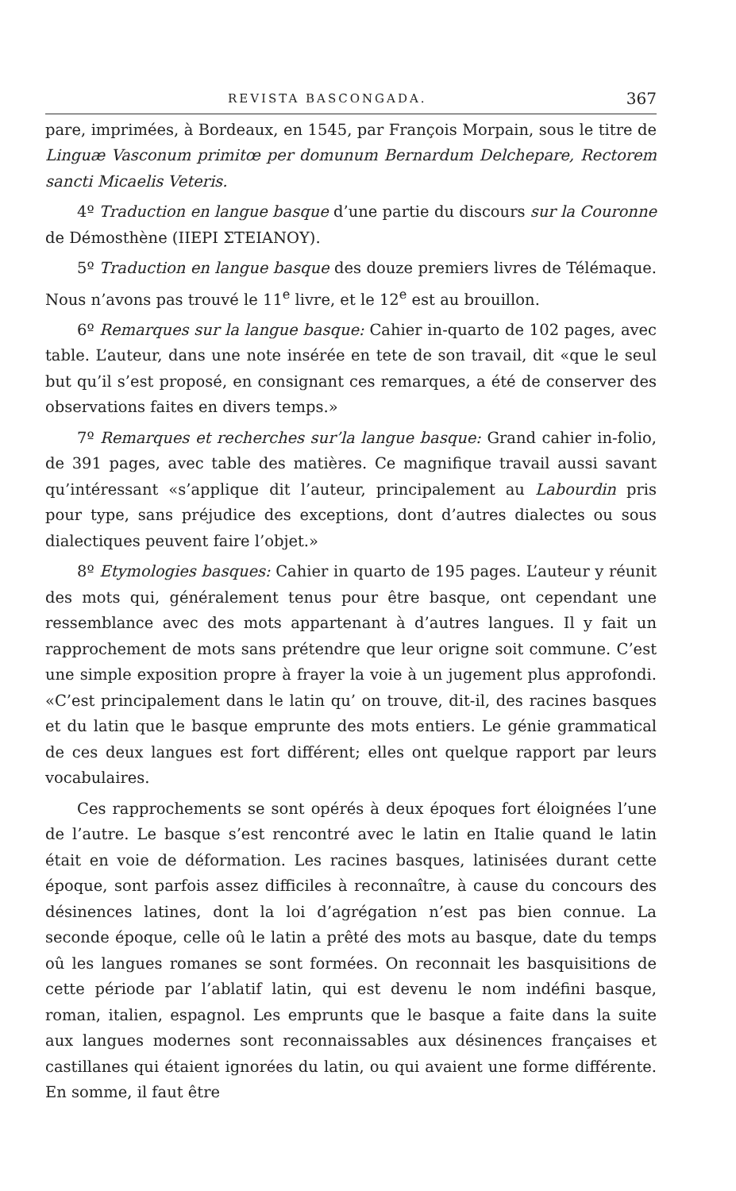REVISTA BASCONGADA. 367
pare, imprimées, à Bordeaux, en 1545, par François Morpain, sous le titre de Linguæ Vasconum primitœ per domunum Bernardum Delchepare, Rectorem sancti Micaelis Veteris.
4º Traduction en langue basque d’une partie du discours sur la Couronne de Démosthène (IIEPI ΣTEIANOY).
5º Traduction en langue basque des douze premiers livres de Télémaque. Nous n’avons pas trouvé le 11<sup>e</sup> livre, et le 12<sup>e</sup> est au brouillon.
6º Remarques sur la langue basque: Cahier in-quarto de 102 pages, avec table. L’auteur, dans une note insérée en tete de son travail, dit «que le seul but qu’il s’est proposé, en consignant ces remarques, a été de conserver des observations faites en divers temps.»
7º Remarques et recherches sur’la langue basque: Grand cahier in-folio, de 391 pages, avec table des matières. Ce magnifique travail aussi savant qu’intéressant «s’applique dit l’auteur, principalement au Labourdin pris pour type, sans préjudice des exceptions, dont d’autres dialectes ou sous dialectiques peuvent faire l’objet.»
8º Etymologies basques: Cahier in quarto de 195 pages. L’auteur y réunit des mots qui, généralement tenus pour être basque, ont cependant une ressemblance avec des mots appartenant à d’autres langues. Il y fait un rapprochement de mots sans prétendre que leur origne soit commune. C’est une simple exposition propre à frayer la voie à un jugement plus approfondi. «C’est principalement dans le latin qu’ on trouve, dit-il, des racines basques et du latin que le basque emprunte des mots entiers. Le génie grammatical de ces deux langues est fort différent; elles ont quelque rapport par leurs vocabulaires.
Ces rapprochements se sont opérés à deux époques fort éloignées l’une de l’autre. Le basque s’est rencontré avec le latin en Italie quand le latin était en voie de déformation. Les racines basques, latinisées durant cette époque, sont parfois assez difficiles à reconnaître, à cause du concours des désinences latines, dont la loi d’agrégation n’est pas bien connue. La seconde époque, celle oû le latin a prêté des mots au basque, date du temps oû les langues romanes se sont formées. On reconnait les basquisitions de cette période par l’ablatif latin, qui est devenu le nom indéfini basque, roman, italien, espagnol. Les emprunts que le basque a faite dans la suite aux langues modernes sont reconnaissables aux désinences françaises et castillanes qui étaient ignorées du latin, ou qui avaient une forme différente. En somme, il faut être